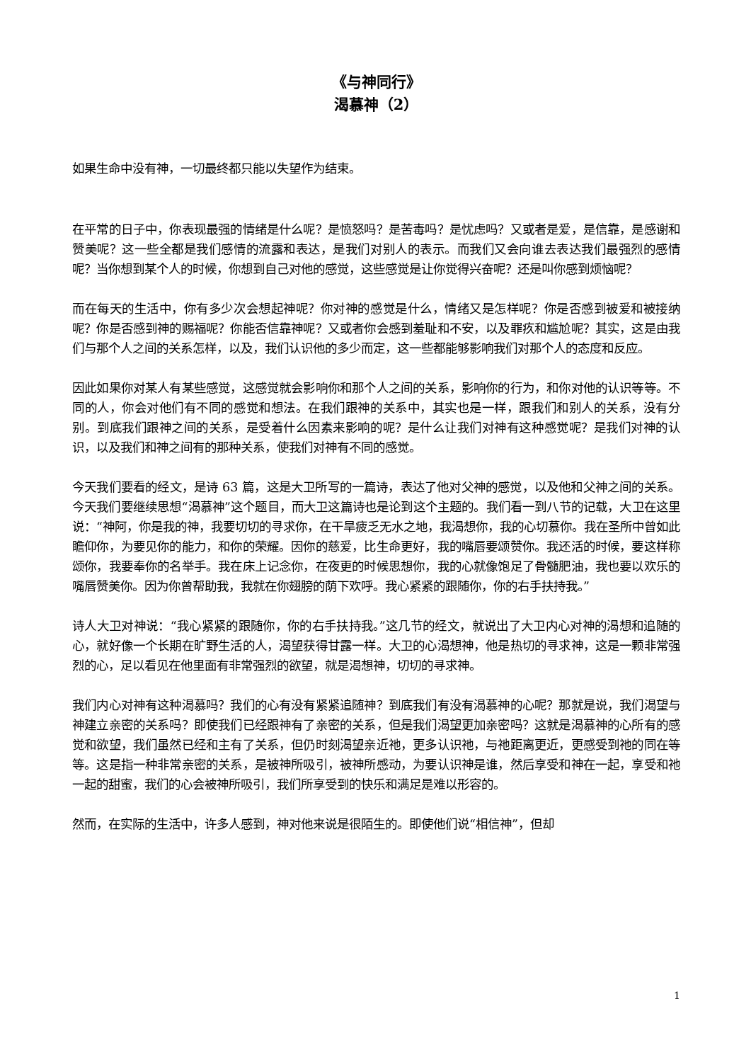《与神同行》
渴慕神（2）
如果生命中没有神，一切最终都只能以失望作为结束。
在平常的日子中，你表现最强的情绪是什么呢？是愤怒吗？是苦毒吗？是忧虑吗？又或者是爱，是信靠，是感谢和赞美呢？这一些全都是我们感情的流露和表达，是我们对别人的表示。而我们又会向谁去表达我们最强烈的感情呢？当你想到某个人的时候，你想到自己对他的感觉，这些感觉是让你觉得兴奋呢？还是叫你感到烦恼呢？
而在每天的生活中，你有多少次会想起神呢？你对神的感觉是什么，情绪又是怎样呢？你是否感到被爱和被接纳呢？你是否感到神的赐福呢？你能否信靠神呢？又或者你会感到羞耻和不安，以及罪疚和尴尬呢？其实，这是由我们与那个人之间的关系怎样，以及，我们认识他的多少而定，这一些都能够影响我们对那个人的态度和反应。
因此如果你对某人有某些感觉，这感觉就会影响你和那个人之间的关系，影响你的行为，和你对他的认识等等。不同的人，你会对他们有不同的感觉和想法。在我们跟神的关系中，其实也是一样，跟我们和别人的关系，没有分别。到底我们跟神之间的关系，是受着什么因素来影响的呢？是什么让我们对神有这种感觉呢？是我们对神的认识，以及我们和神之间有的那种关系，使我们对神有不同的感觉。
今天我们要看的经文，是诗 63 篇，这是大卫所写的一篇诗，表达了他对父神的感觉，以及他和父神之间的关系。今天我们要继续思想“渴慕神”这个题目，而大卫这篇诗也是论到这个主题的。我们看一到八节的记载，大卫在这里说：“神阿，你是我的神，我要切切的寻求你，在干旱疲乏无水之地，我渴想你，我的心切慕你。我在圣所中曾如此瞻仰你，为要见你的能力，和你的荣耀。因你的慈爱，比生命更好，我的嘴唇要颂赞你。我还活的时候，要这样称颂你，我要奉你的名举手。我在床上记念你，在夜更的时候思想你，我的心就像饱足了骨髓肥油，我也要以欢乐的嘴唇赞美你。因为你曾帮助我，我就在你翅膀的荫下欢呼。我心紧紧的跟随你，你的右手扶持我。”
诗人大卫对神说：“我心紧紧的跟随你，你的右手扶持我。”这几节的经文，就说出了大卫内心对神的渴想和追随的心，就好像一个长期在旷野生活的人，渴望获得甘露一样。大卫的心渴想神，他是热切的寻求神，这是一颗非常强烈的心，足以看见在他里面有非常强烈的欲望，就是渴想神，切切的寻求神。
我们内心对神有这种渴慕吗？我们的心有没有紧紧追随神？到底我们有没有渴慕神的心呢？那就是说，我们渴望与神建立亲密的关系吗？即使我们已经跟神有了亲密的关系，但是我们渴望更加亲密吗？这就是渴慕神的心所有的感觉和欲望，我们虽然已经和主有了关系，但仍时刻渴望亲近祂，更多认识祂，与祂距离更近，更感受到祂的同在等等。这是指一种非常亲密的关系，是被神所吸引，被神所感动，为要认识神是谁，然后享受和神在一起，享受和祂一起的甜蜜，我们的心会被神所吸引，我们所享受到的快乐和满足是难以形容的。
然而，在实际的生活中，许多人感到，神对他来说是很陌生的。即使他们说“相信神”，但却
1